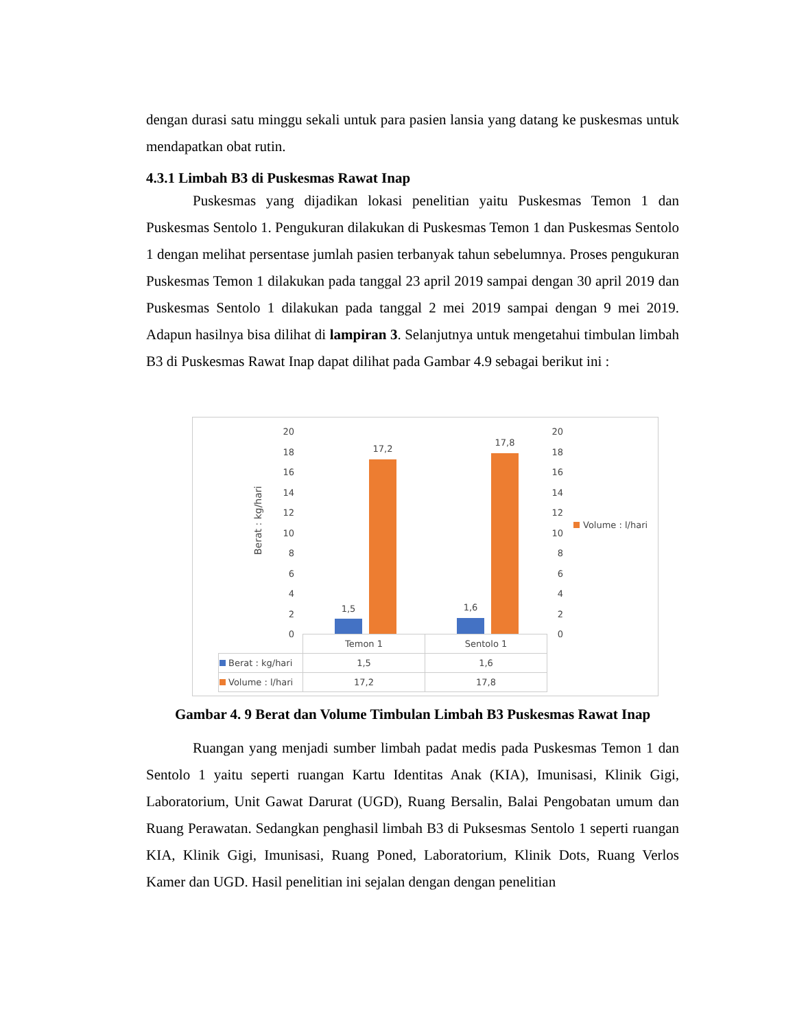dengan durasi satu minggu sekali untuk para pasien lansia yang datang ke puskesmas untuk mendapatkan obat rutin.
4.3.1 Limbah B3 di Puskesmas Rawat Inap
Puskesmas yang dijadikan lokasi penelitian yaitu Puskesmas Temon 1 dan Puskesmas Sentolo 1. Pengukuran dilakukan di Puskesmas Temon 1 dan Puskesmas Sentolo 1 dengan melihat persentase jumlah pasien terbanyak tahun sebelumnya. Proses pengukuran Puskesmas Temon 1 dilakukan pada tanggal 23 april 2019 sampai dengan 30 april 2019 dan Puskesmas Sentolo 1 dilakukan pada tanggal 2 mei 2019 sampai dengan 9 mei 2019. Adapun hasilnya bisa dilihat di lampiran 3. Selanjutnya untuk mengetahui timbulan limbah B3 di Puskesmas Rawat Inap dapat dilihat pada Gambar 4.9 sebagai berikut ini :
Berat : kg/hari
20
18
16
14
12
10
8
6
4
2
0
20
18
16
14
12
10
8
6
4
2
0
1,5
17,2
1,6
17,8
Volume : l/hari
| | Temon 1 | Sentolo 1 |
| Berat : kg/hari | 1,5 | 1,6 |
| Volume : l/hari | 17,2 | 17,8 |
Gambar 4. 9 Berat dan Volume Timbulan Limbah B3 Puskesmas Rawat Inap
Ruangan yang menjadi sumber limbah padat medis pada Puskesmas Temon 1 dan Sentolo 1 yaitu seperti ruangan Kartu Identitas Anak (KIA), Imunisasi, Klinik Gigi, Laboratorium, Unit Gawat Darurat (UGD), Ruang Bersalin, Balai Pengobatan umum dan Ruang Perawatan. Sedangkan penghasil limbah B3 di Puksesmas Sentolo 1 seperti ruangan KIA, Klinik Gigi, Imunisasi, Ruang Poned, Laboratorium, Klinik Dots, Ruang Verlos Kamer dan UGD. Hasil penelitian ini sejalan dengan dengan penelitian